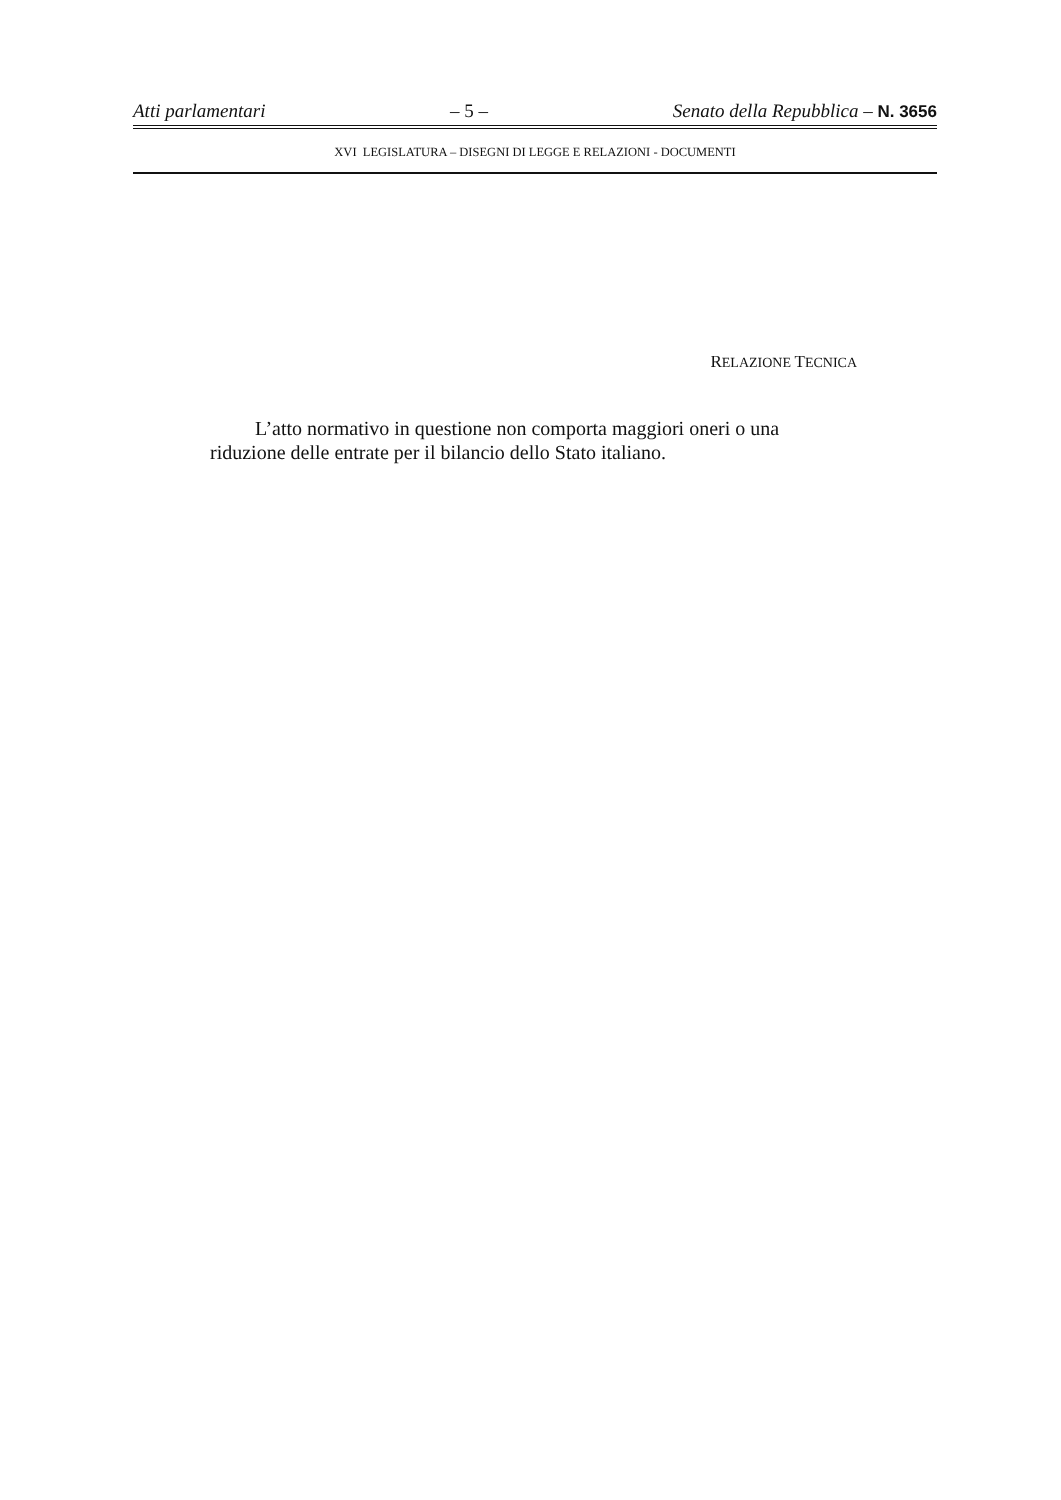Atti parlamentari – 5 – Senato della Repubblica – N. 3656
XVI LEGISLATURA – DISEGNI DI LEGGE E RELAZIONI - DOCUMENTI
RELAZIONE TECNICA
L’atto normativo in questione non comporta maggiori oneri o una riduzione delle entrate per il bilancio dello Stato italiano.